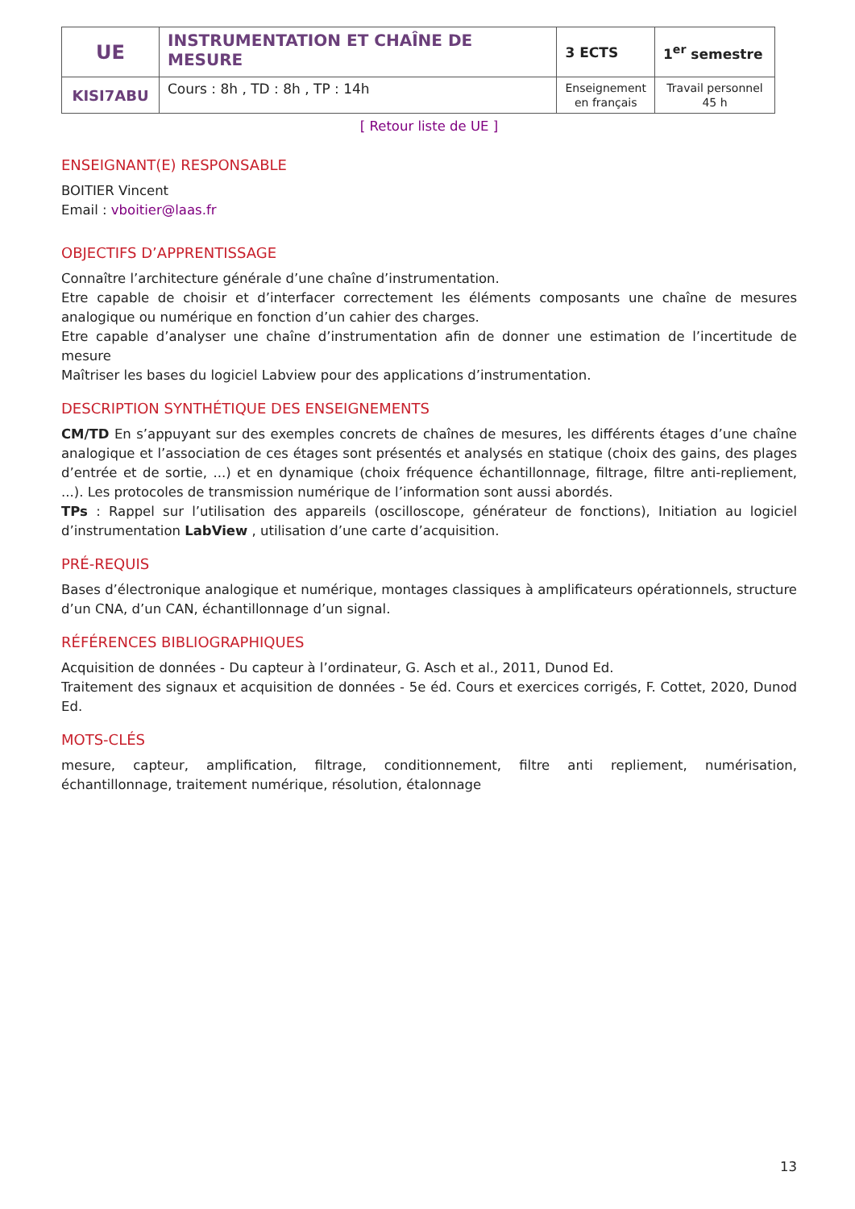| UE | INSTRUMENTATION ET CHAÎNE DE MESURE | 3 ECTS | 1<sup>er</sup> semestre |
| KISI7ABU | Cours : 8h , TD : 8h , TP : 14h | Enseignement en français | Travail personnel 45 h |
[ Retour liste de UE ]
ENSEIGNANT(E) RESPONSABLE
BOITIER Vincent
Email : vboitier@laas.fr
OBJECTIFS D’APPRENTISSAGE
Connaître l’architecture générale d’une chaîne d’instrumentation.
Etre capable de choisir et d’interfacer correctement les éléments composants une chaîne de mesures analogique ou numérique en fonction d’un cahier des charges.
Etre capable d’analyser une chaîne d’instrumentation afin de donner une estimation de l’incertitude de mesure
Maîtriser les bases du logiciel Labview pour des applications d’instrumentation.
DESCRIPTION SYNTHÉTIQUE DES ENSEIGNEMENTS
CM/TD En s’appuyant sur des exemples concrets de chaînes de mesures, les différents étages d’une chaîne analogique et l’association de ces étages sont présentés et analysés en statique (choix des gains, des plages d’entrée et de sortie, ...) et en dynamique (choix fréquence échantillonnage, filtrage, filtre anti-repliement, ...). Les protocoles de transmission numérique de l’information sont aussi abordés.
TPs : Rappel sur l’utilisation des appareils (oscilloscope, générateur de fonctions), Initiation au logiciel d’instrumentation LabView , utilisation d’une carte d’acquisition.
PRÉ-REQUIS
Bases d’électronique analogique et numérique, montages classiques à amplificateurs opérationnels, structure d’un CNA, d’un CAN, échantillonnage d’un signal.
RÉFÉRENCES BIBLIOGRAPHIQUES
Acquisition de données - Du capteur à l’ordinateur, G. Asch et al., 2011, Dunod Ed.
Traitement des signaux et acquisition de données - 5e éd. Cours et exercices corrigés, F. Cottet, 2020, Dunod Ed.
MOTS-CLÉS
mesure, capteur, amplification, filtrage, conditionnement, filtre anti repliement, numérisation, échantillonnage, traitement numérique, résolution, étalonnage
13